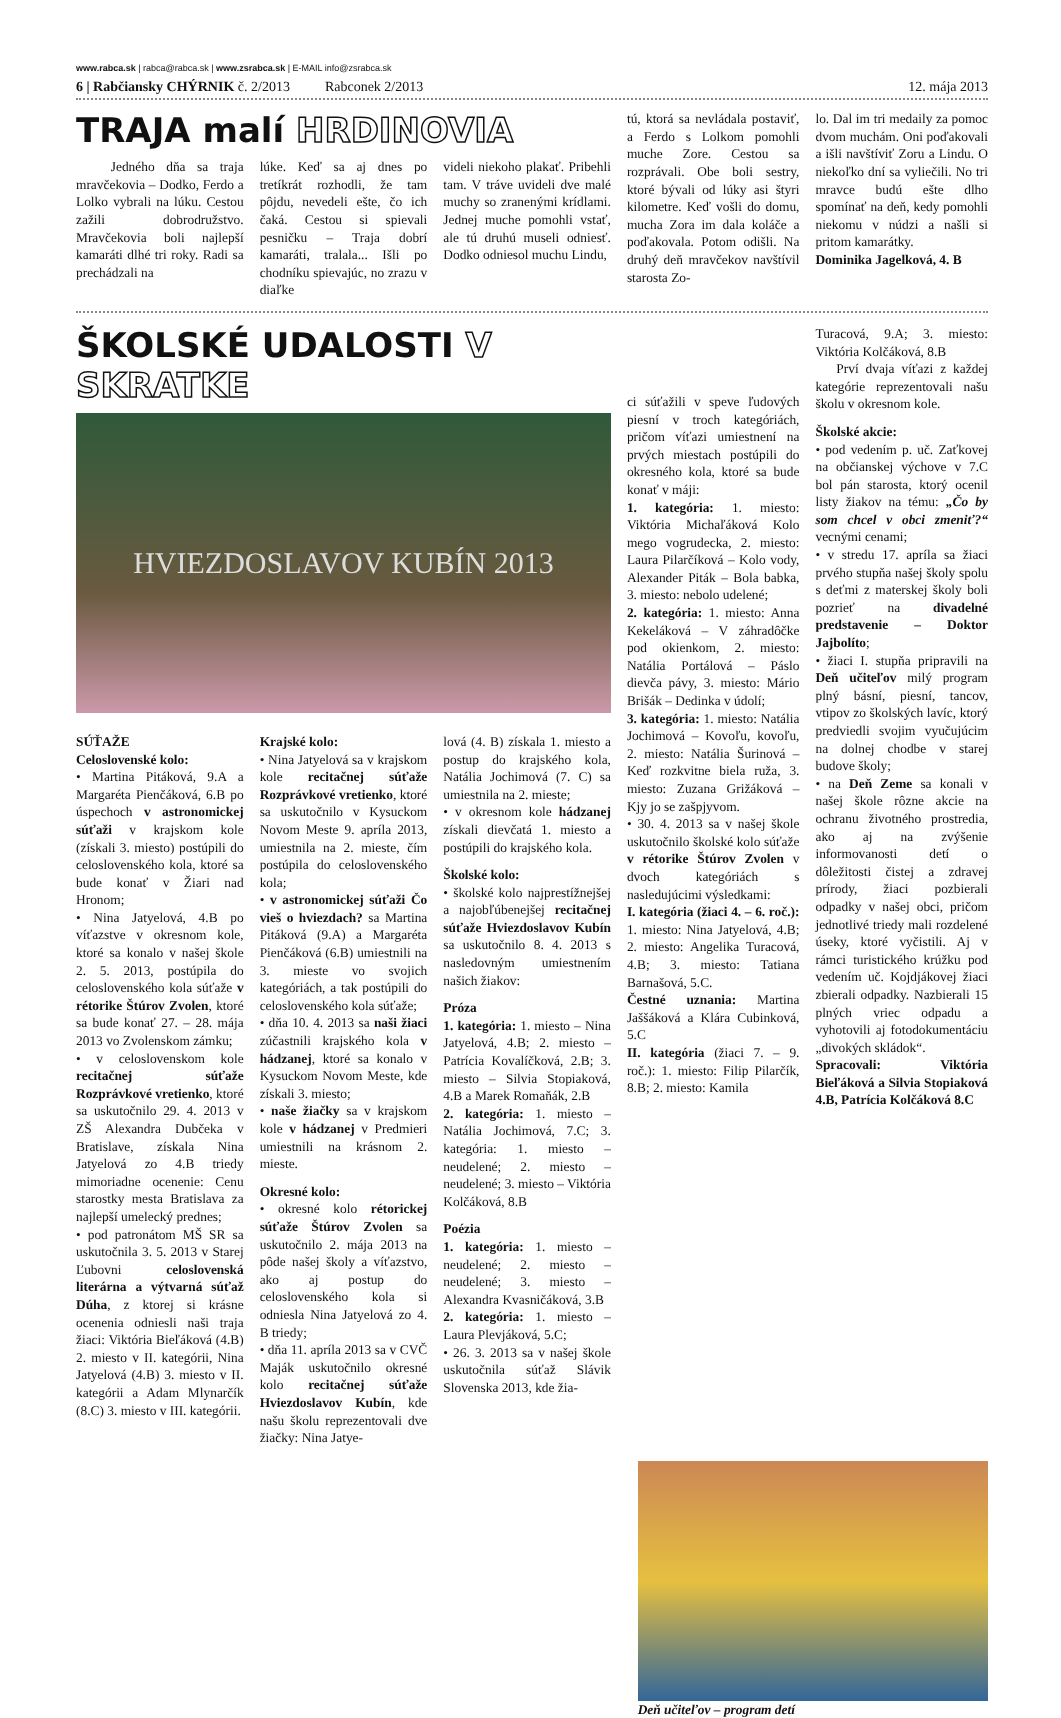www.rabca.sk | rabca@rabca.sk | www.zsrabca.sk | E-MAIL info@zsrabca.sk
6 | Rabčiansky CHÝRNIK č. 2/2013 Rabconek 2/2013 12. mája 2013
TRAJA malí HRDINOVIA
Jedného dňa sa traja mravčekovia – Dodko, Ferdo a Lolko vybrali na lúku. Cestou zažili dobrodružstvo. Mravčekovia boli najlepší kamaráti dlhé tri roky. Radi sa prechádzali na
lúke. Keď sa aj dnes po tretíkrát rozhodli, že tam pôjdu, nevedeli ešte, čo ich čaká. Cestou si spievali pesničku – Traja dobrí kamaráti, tralala... Išli po chodníku spievajúc, no zrazu v diaľke
videli niekoho plakať. Pribehli tam. V tráve uvideli dve malé muchy so zranenými krídlami. Jednej muche pomohli vstať, ale tú druhú museli odniesť. Dodko odniesol muchu Lindu,
tú, ktorá sa nevládala postaviť, a Ferdo s Lolkom pomohli muche Zore. Cestou sa rozprávali. Obe boli sestry, ktoré bývali od lúky asi štyri kilometre. Keď vošli do domu, mucha Zora im dala koláče a poďakovala. Potom odišli. Na druhý deň mravčekov navštívil starosta Zo-
lo. Dal im tri medaily za pomoc dvom muchám. Oni poďakovali a išli navštíviť Zoru a Lindu. O niekoľko dní sa vyliečili. No tri mravce budú ešte dlho spomínať na deň, kedy pomohli niekomu v núdzi a našli si pritom kamarátky.
Dominika Jagelková, 4. B
ŠKOLSKÉ UDALOSTI V SKRATKE
HVIEZDOSLAVOV KUBÍN 2013
SÚŤAŽE
Celoslovenské kolo:
• Martina Pitáková, 9.A a Margaréta Pienčáková, 6.B po úspechoch v astronomickej súťaži v krajskom kole (získali 3. miesto) postúpili do celoslovenského kola, ktoré sa bude konať v Žiari nad Hronom;
• Nina Jatyelová, 4.B po víťazstve v okresnom kole, ktoré sa konalo v našej škole 2. 5. 2013, postúpila do celoslovenského kola súťaže v rétorike Štúrov Zvolen, ktoré sa bude konať 27. – 28. mája 2013 vo Zvolenskom zámku;
• v celoslovenskom kole recitačnej súťaže Rozprávkové vretienko, ktoré sa uskutočnilo 29. 4. 2013 v ZŠ Alexandra Dubčeka v Bratislave, získala Nina Jatyelová zo 4.B triedy mimoriadne ocenenie: Cenu starostky mesta Bratislava za najlepší umelecký prednes;
• pod patronátom MŠ SR sa uskutočnila 3. 5. 2013 v Starej Ľubovni celoslovenská literárna a výtvarná súťaž Dúha, z ktorej si krásne ocenenia odniesli naši traja žiaci: Viktória Bieľáková (4.B) 2. miesto v II. kategórii, Nina Jatyelová (4.B) 3. miesto v II. kategórii a Adam Mlynarčík (8.C) 3. miesto v III. kategórii.
Krajské kolo:
• Nina Jatyelová sa v krajskom kole recitačnej súťaže Rozprávkové vretienko, ktoré sa uskutočnilo v Kysuckom Novom Meste 9. apríla 2013, umiestnila na 2. mieste, čím postúpila do celoslovenského kola;
• v astronomickej súťaži Čo vieš o hviezdach? sa Martina Pitáková (9.A) a Margaréta Pienčáková (6.B) umiestnili na 3. mieste vo svojich kategóriách, a tak postúpili do celoslovenského kola súťaže;
• dňa 10. 4. 2013 sa naši žiaci zúčastnili krajského kola v hádzanej, ktoré sa konalo v Kysuckom Novom Meste, kde získali 3. miesto;
• naše žiačky sa v krajskom kole v hádzanej v Predmieri umiestnili na krásnom 2. mieste.
Okresné kolo:
• okresné kolo rétorickej súťaže Štúrov Zvolen sa uskutočnilo 2. mája 2013 na pôde našej školy a víťazstvo, ako aj postup do celoslovenského kola si odniesla Nina Jatyelová zo 4. B triedy;
• dňa 11. apríla 2013 sa v CVČ Maják uskutočnilo okresné kolo recitačnej súťaže Hviezdoslavov Kubín, kde našu školu reprezentovali dve žiačky: Nina Jatye-
lová (4. B) získala 1. miesto a postup do krajského kola, Natália Jochimová (7. C) sa umiestnila na 2. mieste;
• v okresnom kole hádzanej získali dievčatá 1. miesto a postúpili do krajského kola.
Školské kolo:
• školské kolo najprestížnejšej a najobľúbenejšej recitačnej súťaže Hviezdoslavov Kubín sa uskutočnilo 8. 4. 2013 s nasledovným umiestnením našich žiakov:
Próza
1. kategória: 1. miesto – Nina Jatyelová, 4.B; 2. miesto – Patrícia Kovalíčková, 2.B; 3. miesto – Silvia Stopiaková, 4.B a Marek Romaňák, 2.B
2. kategória: 1. miesto – Natália Jochimová, 7.C; 3. kategória: 1. miesto – neudelené; 2. miesto – neudelené; 3. miesto – Viktória Kolčáková, 8.B
Poézia
1. kategória: 1. miesto – neudelené; 2. miesto – neudelené; 3. miesto – Alexandra Kvasničáková, 3.B
2. kategória: 1. miesto – Laura Plevjáková, 5.C;
• 26. 3. 2013 sa v našej škole uskutočnila súťaž Slávik Slovenska 2013, kde žia-
ci súťažili v speve ľudových piesní v troch kategóriách, pričom víťazi umiestnení na prvých miestach postúpili do okresného kola, ktoré sa bude konať v máji:
1. kategória: 1. miesto: Viktória Michaľáková Kolo mego vogrudecka, 2. miesto: Laura Pilarčíková – Kolo vody, Alexander Piták – Bola babka, 3. miesto: nebolo udelené;
2. kategória: 1. miesto: Anna Kekeláková – V záhradôčke pod okienkom, 2. miesto: Natália Portálová – Páslo dievča pávy, 3. miesto: Mário Brišák – Dedinka v údolí;
3. kategória: 1. miesto: Natália Jochimová – Kovoľu, kovoľu, 2. miesto: Natália Šurinová – Keď rozkvitne biela ruža, 3. miesto: Zuzana Grižáková – Kjy jo se zašpjyvom.
• 30. 4. 2013 sa v našej škole uskutočnilo školské kolo súťaže v rétorike Štúrov Zvolen v dvoch kategóriách s nasledujúcimi výsledkami:
I. kategória (žiaci 4. – 6. roč.): 1. miesto: Nina Jatyelová, 4.B; 2. miesto: Angelika Turacová, 4.B; 3. miesto: Tatiana Barnašová, 5.C.
Čestné uznania: Martina Jaššáková a Klára Cubinková, 5.C
II. kategória (žiaci 7. – 9. roč.): 1. miesto: Filip Pilarčík, 8.B; 2. miesto: Kamila
Turacová, 9.A; 3. miesto: Viktória Kolčáková, 8.B
Prví dvaja víťazi z každej kategórie reprezentovali našu školu v okresnom kole.
Školské akcie:
• pod vedením p. uč. Zaťkovej na občianskej výchove v 7.C bol pán starosta, ktorý ocenil listy žiakov na tému: „Čo by som chcel v obci zmeniť?“ vecnými cenami;
• v stredu 17. apríla sa žiaci prvého stupňa našej školy spolu s deťmi z materskej školy boli pozrieť na divadelné predstavenie – Doktor Jajbolíto;
• žiaci I. stupňa pripravili na Deň učiteľov milý program plný básní, piesní, tancov, vtipov zo školských lavíc, ktorý predviedli svojim vyučujúcim na dolnej chodbe v starej budove školy;
• na Deň Zeme sa konali v našej škole rôzne akcie na ochranu životného prostredia, ako aj na zvýšenie informovanosti detí o dôležitosti čistej a zdravej prírody, žiaci pozbierali odpadky v našej obci, pričom jednotlivé triedy mali rozdelené úseky, ktoré vyčistili. Aj v rámci turistického krúžku pod vedením uč. Kojdjákovej žiaci zbierali odpadky. Nazbierali 15 plných vriec odpadu a vyhotovili aj fotodokumentáciu „divokých skládok“.
Spracovali: Viktória Bieľáková a Silvia Stopiaková 4.B, Patrícia Kolčáková 8.C
Deň učiteľov – program detí